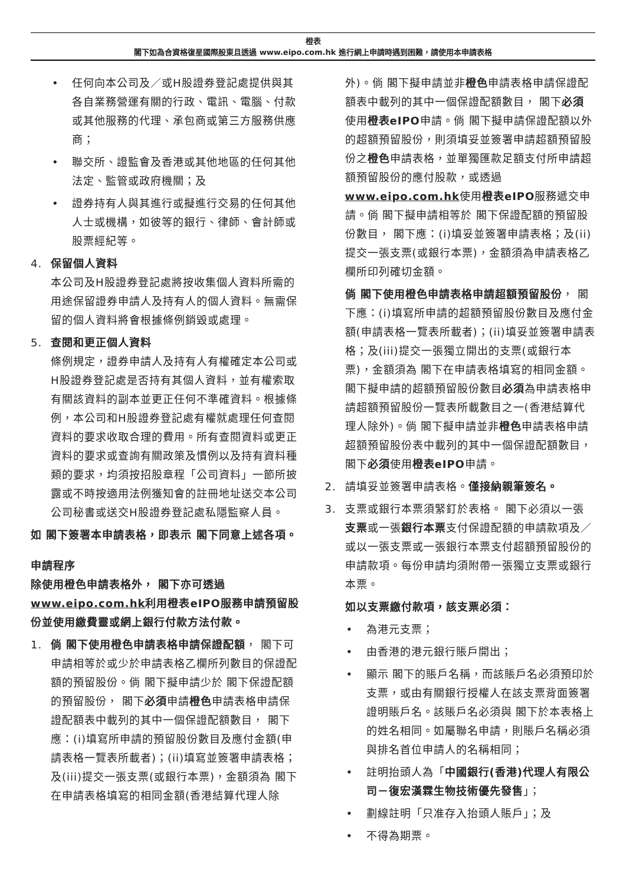橙表
閣下如為合資格復星國際股東且透過 www.eipo.com.hk 進行網上申請時遇到困難，請使用本申請表格
• 任何向本公司及／或H股證券登記處提供與其各自業務營運有關的行政、電訊、電腦、付款或其他服務的代理、承包商或第三方服務供應商；
• 聯交所、證監會及香港或其他地區的任何其他法定、監管或政府機關；及
• 證券持有人與其進行或擬進行交易的任何其他人士或機構，如彼等的銀行、律師、會計師或股票經紀等。
4. 保留個人資料
本公司及H股證券登記處將按收集個人資料所需的用途保留證券申請人及持有人的個人資料。無需保留的個人資料將會根據條例銷毀或處理。
5. 查閱和更正個人資料
條例規定，證券申請人及持有人有權確定本公司或H股證券登記處是否持有其個人資料，並有權索取有關該資料的副本並更正任何不準確資料。根據條例，本公司和H股證券登記處有權就處理任何查閱資料的要求收取合理的費用。所有查閱資料或更正資料的要求或查詢有關政策及慣例以及持有資料種類的要求，均須按招股章程「公司資料」一節所披露或不時按適用法例獲知會的註冊地址送交本公司公司秘書或送交H股證券登記處私隱監察人員。
如 閣下簽署本申請表格，即表示 閣下同意上述各項。
申請程序
除使用橙色申請表格外， 閣下亦可透過www.eipo.com.hk利用橙表eIPO服務申請預留股份並使用繳費靈或網上銀行付款方法付款。
1. 倘 閣下使用橙色申請表格申請保證配額， 閣下可申請相等於或少於申請表格乙欄所列數目的保證配額的預留股份。倘 閣下擬申請少於 閣下保證配額的預留股份， 閣下必須申請橙色申請表格申請保證配額表中載列的其中一個保證配額數目， 閣下應：(i)填寫所申請的預留股份數目及應付金額(申請表格一覽表所載者)；(ii)填寫並簽署申請表格；及(iii)提交一張支票(或銀行本票)，金額須為 閣下在申請表格填寫的相同金額(香港結算代理人除
外)。倘 閣下擬申請並非橙色申請表格申請保證配額表中載列的其中一個保證配額數目， 閣下必須使用橙表eIPO申請。倘 閣下擬申請保證配額以外的超額預留股份，則須填妥並簽署申請超額預留股份之橙色申請表格，並單獨匯款足額支付所申請超額預留股份的應付股款，或透過www.eipo.com.hk使用橙表eIPO服務遞交申請。倘 閣下擬申請相等於 閣下保證配額的預留股份數目， 閣下應：(i)填妥並簽署申請表格；及(ii)提交一張支票(或銀行本票)，金額須為申請表格乙欄所印列確切金額。
倘 閣下使用橙色申請表格申請超額預留股份， 閣下應：(i)填寫所申請的超額預留股份數目及應付金額(申請表格一覽表所載者)；(ii)填妥並簽署申請表格；及(iii)提交一張獨立開出的支票(或銀行本票)，金額須為 閣下在申請表格填寫的相同金額。 閣下擬申請的超額預留股份數目必須為申請表格申請超額預留股份一覽表所載數目之一(香港結算代理人除外)。倘 閣下擬申請並非橙色申請表格申請超額預留股份表中載列的其中一個保證配額數目， 閣下必須使用橙表eIPO申請。
2. 請填妥並簽署申請表格。僅接納親筆簽名。
3. 支票或銀行本票須緊釘於表格。 閣下必須以一張支票或一張銀行本票支付保證配額的申請款項及／或以一張支票或一張銀行本票支付超額預留股份的申請款項。每份申請均須附帶一張獨立支票或銀行本票。
如以支票繳付款項，該支票必須：
• 為港元支票；
• 由香港的港元銀行賬戶開出；
• 顯示 閣下的賬戶名稱，而該賬戶名必須預印於支票，或由有關銀行授權人在該支票背面簽署證明賬戶名。該賬戶名必須與 閣下於本表格上的姓名相同。如屬聯名申請，則賬戶名稱必須與排名首位申請人的名稱相同；
• 註明抬頭人為「中國銀行(香港)代理人有限公司－復宏漢霖生物技術優先發售」；
• 劃線註明「只准存入抬頭人賬戶」；及
• 不得為期票。